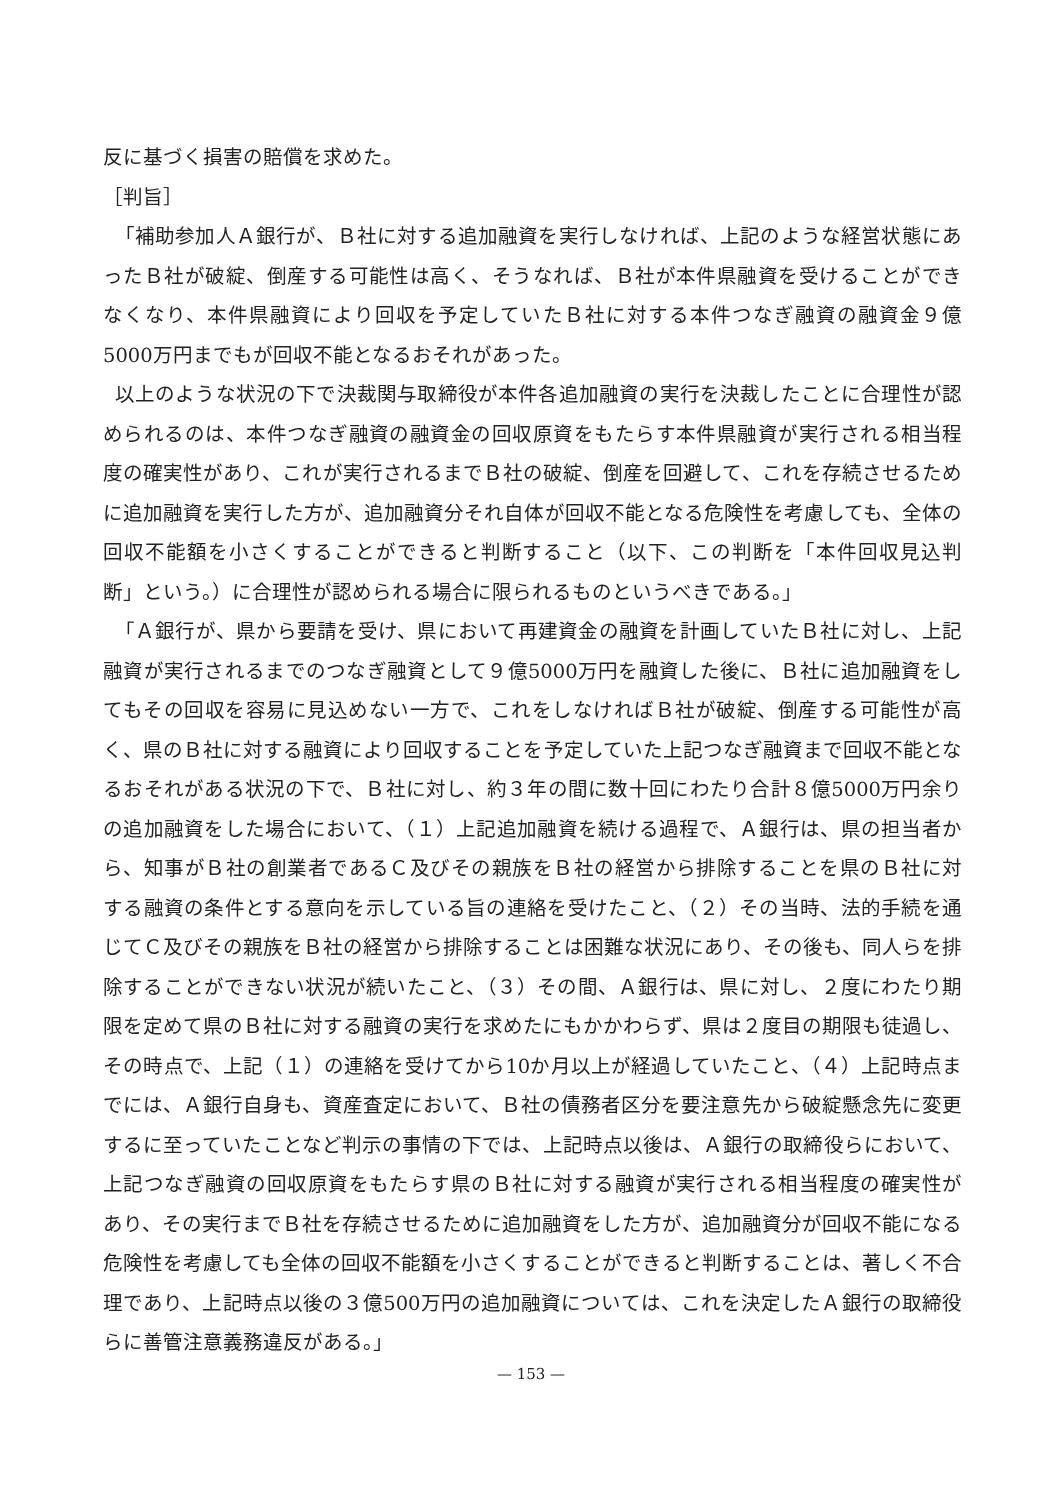反に基づく損害の賠償を求めた。
［判旨］
「補助参加人Ａ銀行が、Ｂ社に対する追加融資を実行しなければ、上記のような経営状態にあったＢ社が破綻、倒産する可能性は高く、そうなれば、Ｂ社が本件県融資を受けることができなくなり、本件県融資により回収を予定していたＢ社に対する本件つなぎ融資の融資金９億5000万円までもが回収不能となるおそれがあった。
以上のような状況の下で決裁関与取締役が本件各追加融資の実行を決裁したことに合理性が認められるのは、本件つなぎ融資の融資金の回収原資をもたらす本件県融資が実行される相当程度の確実性があり、これが実行されるまでＢ社の破綻、倒産を回避して、これを存続させるために追加融資を実行した方が、追加融資分それ自体が回収不能となる危険性を考慮しても、全体の回収不能額を小さくすることができると判断すること（以下、この判断を「本件回収見込判断」という。）に合理性が認められる場合に限られるものというべきである。」
「Ａ銀行が、県から要請を受け、県において再建資金の融資を計画していたＢ社に対し、上記融資が実行されるまでのつなぎ融資として９億5000万円を融資した後に、Ｂ社に追加融資をしてもその回収を容易に見込めない一方で、これをしなければＢ社が破綻、倒産する可能性が高く、県のＢ社に対する融資により回収することを予定していた上記つなぎ融資まで回収不能となるおそれがある状況の下で、Ｂ社に対し、約３年の間に数十回にわたり合計８億5000万円余りの追加融資をした場合において、（１）上記追加融資を続ける過程で、Ａ銀行は、県の担当者から、知事がＢ社の創業者であるＣ及びその親族をＢ社の経営から排除することを県のＢ社に対する融資の条件とする意向を示している旨の連絡を受けたこと、（２）その当時、法的手続を通じてＣ及びその親族をＢ社の経営から排除することは困難な状況にあり、その後も、同人らを排除することができない状況が続いたこと、（３）その間、Ａ銀行は、県に対し、２度にわたり期限を定めて県のＢ社に対する融資の実行を求めたにもかかわらず、県は２度目の期限も徒過し、その時点で、上記（１）の連絡を受けてから10か月以上が経過していたこと、（４）上記時点までには、Ａ銀行自身も、資産査定において、Ｂ社の債務者区分を要注意先から破綻懸念先に変更するに至っていたことなど判示の事情の下では、上記時点以後は、Ａ銀行の取締役らにおいて、上記つなぎ融資の回収原資をもたらす県のＢ社に対する融資が実行される相当程度の確実性があり、その実行までＢ社を存続させるために追加融資をした方が、追加融資分が回収不能になる危険性を考慮しても全体の回収不能額を小さくすることができると判断することは、著しく不合理であり、上記時点以後の３億500万円の追加融資については、これを決定したＡ銀行の取締役らに善管注意義務違反がある。」
— 153 —